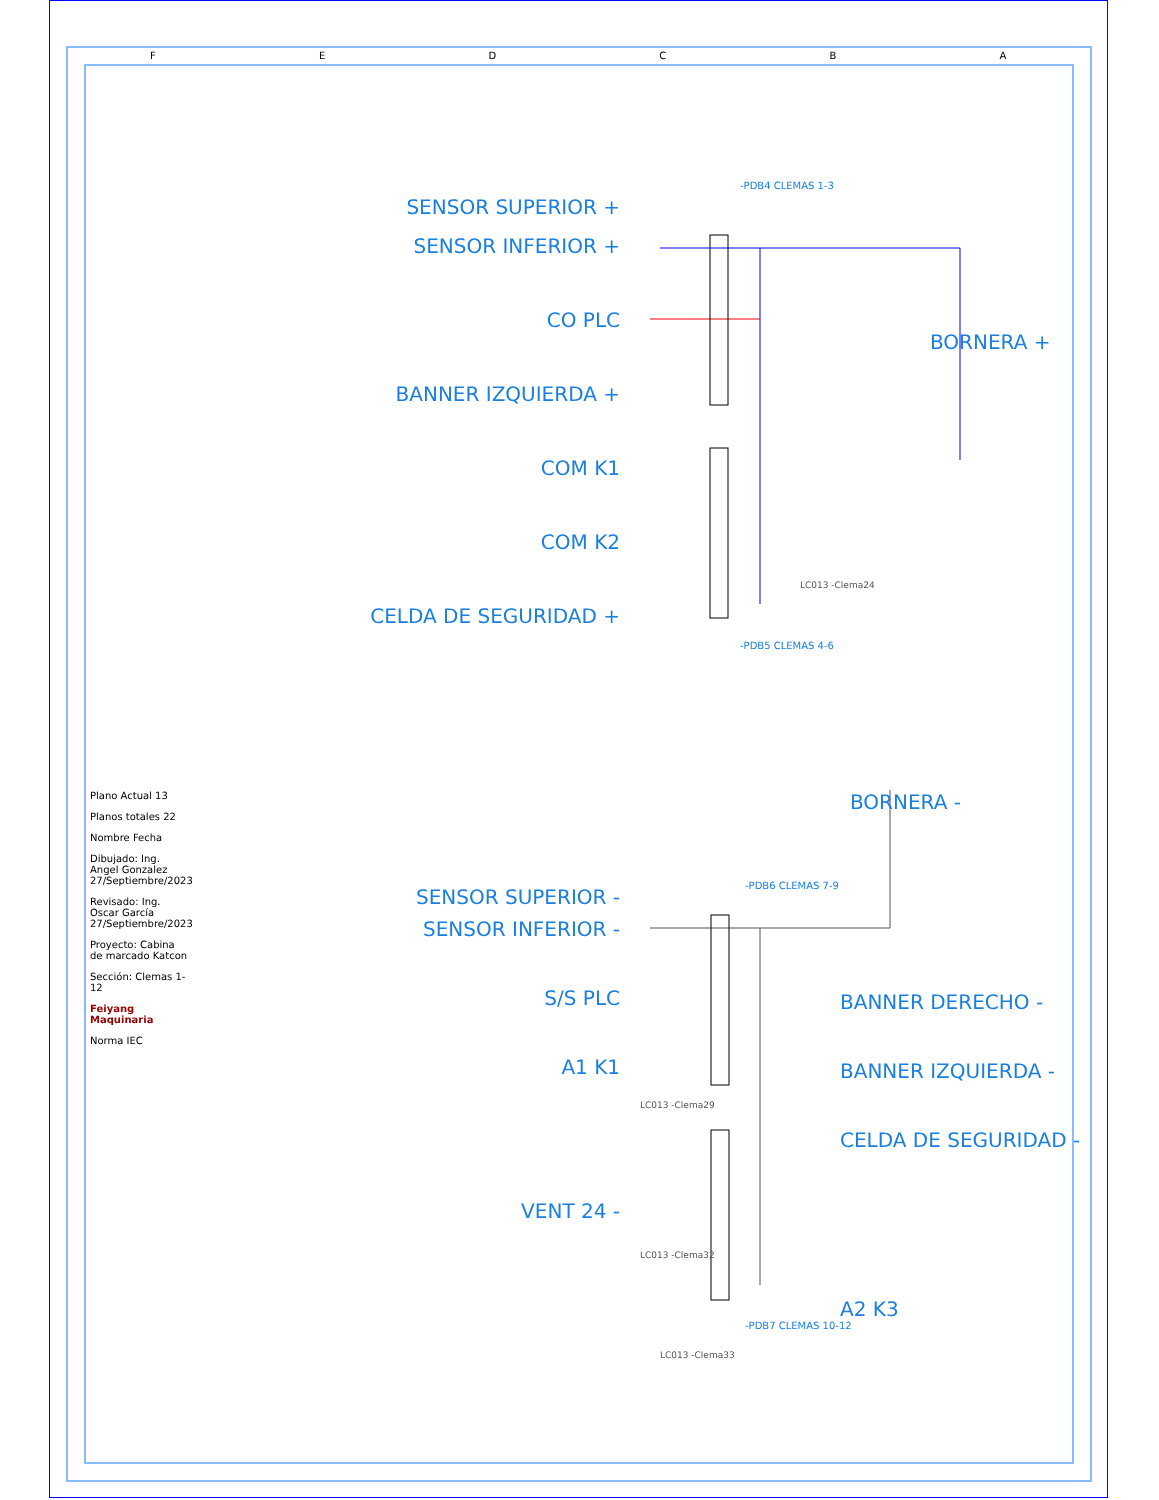SENSOR SUPERIOR +
SENSOR INFERIOR +
CO PLC
BANNER IZQUIERDA +
COM K1
COM K2
CELDA DE SEGURIDAD +
-PDB4 CLEMAS 1-3
-PDB5 CLEMAS 4-6
LC013 -Clema24
BORNERA +
BORNERA -
SENSOR SUPERIOR -
SENSOR INFERIOR -
S/S PLC
A1 K1
VENT 24 -
BANNER DERECHO -
BANNER IZQUIERDA -
CELDA DE SEGURIDAD -
A2 K3
-PDB6 CLEMAS 7-9
-PDB7 CLEMAS 10-12
LC013 -Clema29
LC013 -Clema32
LC013 -Clema33
Plano Actual 13
Planos totales 22
Nombre Fecha
Dibujado: Ing. Angel Gonzalez 27/Septiembre/2023
Revisado: Ing. Oscar García 27/Septiembre/2023
Proyecto: Cabina de marcado Katcon
Sección: Clemas 1-12
Feiyang Maquinaria
Norma IEC
F E D C B A